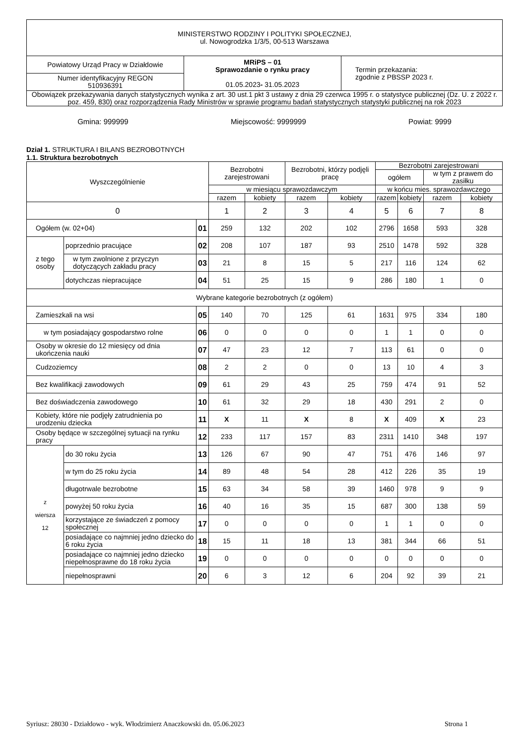| MINISTERSTWO RODZINY I POLITYKI SPOŁECZNEJ, ul. Nowogrodzka 1/3/5, 00-513 Warszawa | | |
| Powiatowy Urząd Pracy w Działdowie | MRiPS – 01 Sprawozdanie o rynku pracy 01.05.2023 - 31.05.2023 | Termin przekazania: zgodnie z PBSSP 2023 r. |
| Numer identyfikacyjny REGON 510936391 | | |
| Obowiązek przekazywania danych statystycznych wynika z art. 30 ust.1 pkt 3 ustawy z dnia 29 czerwca 1995 r. o statystyce publicznej (Dz. U. z 2022 r. poz. 459, 830) oraz rozporządzenia Rady Ministrów w sprawie programu badań statystycznych statystyki publicznej na rok 2023 | | |
Gmina: 999999 Miejscowość: 9999999 Powiat: 9999
Dział 1. STRUKTURA I BILANS BEZROBOTNYCH
1.1. Struktura bezrobotnych
| Wyszczególnienie | | | Bezrobotni zarejestrowani | | Bezrobotni, którzy podjęli pracę | | Bezrobotni zarejestrowani | | | |
| --- | --- | --- | --- | --- | --- | --- | --- | --- | --- | --- |
| | | | | | | | ogółem | | w tym z prawem do zasiłku | |
| | | | w miesiącu sprawozdawczym | | | | w końcu mies. sprawozdawczego | | | |
| | | | razem | kobiety | razem | kobiety | razem | kobiety | razem | kobiety |
| 0 | | | 1 | 2 | 3 | 4 | 5 | 6 | 7 | 8 |
| Ogółem (w. 02+04) | | 01 | 259 | 132 | 202 | 102 | 2796 | 1658 | 593 | 328 |
| z tego osoby | poprzednio pracujące | 02 | 208 | 107 | 187 | 93 | 2510 | 1478 | 592 | 328 |
| | w tym zwolnione z przyczyn dotyczących zakładu pracy | 03 | 21 | 8 | 15 | 5 | 217 | 116 | 124 | 62 |
| | dotychczas niepracujące | 04 | 51 | 25 | 15 | 9 | 286 | 180 | 1 | 0 |
| Wybrane kategorie bezrobotnych (z ogółem) | | | | | | | | | | |
| Zamieszkali na wsi | | 05 | 140 | 70 | 125 | 61 | 1631 | 975 | 334 | 180 |
| w tym posiadający gospodarstwo rolne | | 06 | 0 | 0 | 0 | 0 | 1 | 1 | 0 | 0 |
| Osoby w okresie do 12 miesięcy od dnia ukończenia nauki | | 07 | 47 | 23 | 12 | 7 | 113 | 61 | 0 | 0 |
| Cudzoziemcy | | 08 | 2 | 2 | 0 | 0 | 13 | 10 | 4 | 3 |
| Bez kwalifikacji zawodowych | | 09 | 61 | 29 | 43 | 25 | 759 | 474 | 91 | 52 |
| Bez doświadczenia zawodowego | | 10 | 61 | 32 | 29 | 18 | 430 | 291 | 2 | 0 |
| Kobiety, które nie podjęły zatrudnienia po urodzeniu dziecka | | 11 | X | 11 | X | 8 | X | 409 | X | 23 |
| Osoby będące w szczególnej sytuacji na rynku pracy | | 12 | 233 | 117 | 157 | 83 | 2311 | 1410 | 348 | 197 |
| z wiersza 12 | do 30 roku życia | 13 | 126 | 67 | 90 | 47 | 751 | 476 | 146 | 97 |
| | w tym do 25 roku życia | 14 | 89 | 48 | 54 | 28 | 412 | 226 | 35 | 19 |
| | długotrwale bezrobotne | 15 | 63 | 34 | 58 | 39 | 1460 | 978 | 9 | 9 |
| | powyżej 50 roku życia | 16 | 40 | 16 | 35 | 15 | 687 | 300 | 138 | 59 |
| | korzystające ze świadczeń z pomocy społecznej | 17 | 0 | 0 | 0 | 0 | 1 | 1 | 0 | 0 |
| | posiadające co najmniej jedno dziecko do 6 roku życia | 18 | 15 | 11 | 18 | 13 | 381 | 344 | 66 | 51 |
| | posiadające co najmniej jedno dziecko niepełnosprawne do 18 roku życia | 19 | 0 | 0 | 0 | 0 | 0 | 0 | 0 | 0 |
| | niepełnosprawni | 20 | 6 | 3 | 12 | 6 | 204 | 92 | 39 | 21 |
Syriusz: 28030 - Działdowo - wyk. Włodzimierz Anaczkowski dn. 05.06.2023 Strona 1